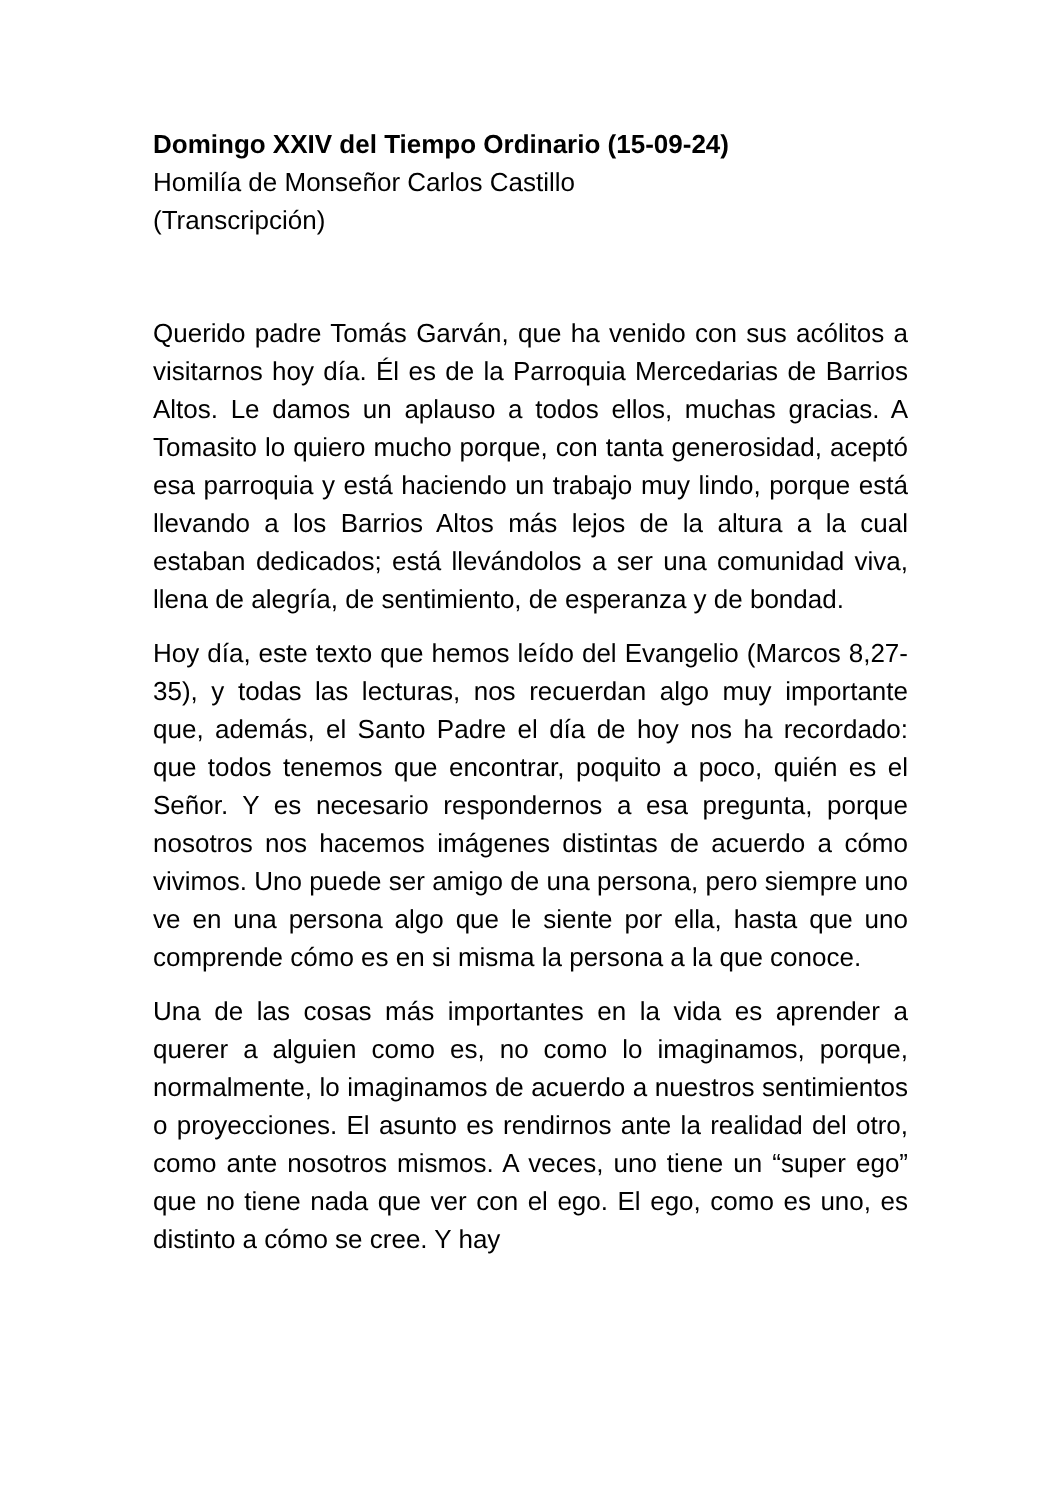Domingo XXIV del Tiempo Ordinario (15-09-24)
Homilía de Monseñor Carlos Castillo
(Transcripción)
Querido padre Tomás Garván, que ha venido con sus acólitos a visitarnos hoy día. Él es de la Parroquia Mercedarias de Barrios Altos. Le damos un aplauso a todos ellos, muchas gracias. A Tomasito lo quiero mucho porque, con tanta generosidad, aceptó esa parroquia y está haciendo un trabajo muy lindo, porque está llevando a los Barrios Altos más lejos de la altura a la cual estaban dedicados; está llevándolos a ser una comunidad viva, llena de alegría, de sentimiento, de esperanza y de bondad.
Hoy día, este texto que hemos leído del Evangelio (Marcos 8,27-35), y todas las lecturas, nos recuerdan algo muy importante que, además, el Santo Padre el día de hoy nos ha recordado: que todos tenemos que encontrar, poquito a poco, quién es el Señor. Y es necesario respondernos a esa pregunta, porque nosotros nos hacemos imágenes distintas de acuerdo a cómo vivimos. Uno puede ser amigo de una persona, pero siempre uno ve en una persona algo que le siente por ella, hasta que uno comprende cómo es en si misma la persona a la que conoce.
Una de las cosas más importantes en la vida es aprender a querer a alguien como es, no como lo imaginamos, porque, normalmente, lo imaginamos de acuerdo a nuestros sentimientos o proyecciones. El asunto es rendirnos ante la realidad del otro, como ante nosotros mismos. A veces, uno tiene un “super ego” que no tiene nada que ver con el ego. El ego, como es uno, es distinto a cómo se cree. Y hay